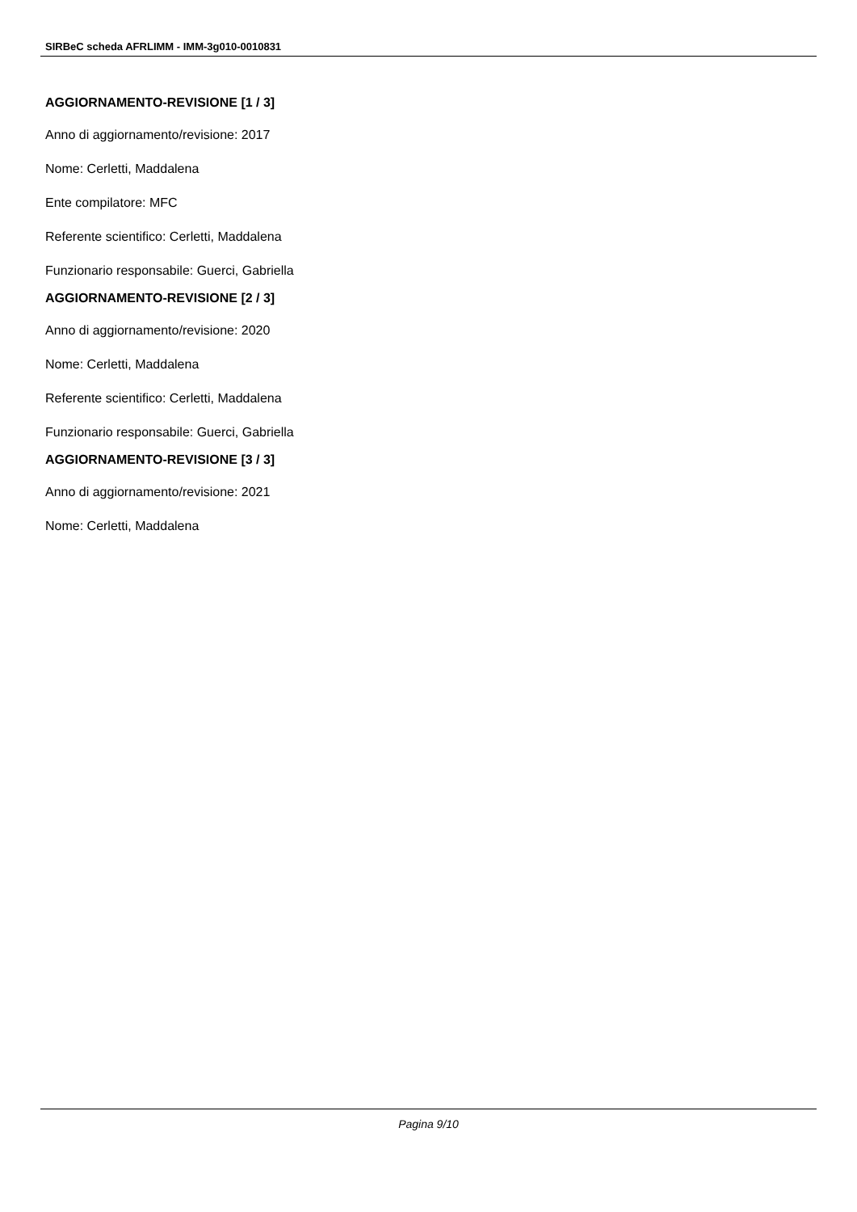SIRBeC scheda AFRLIMM - IMM-3g010-0010831
AGGIORNAMENTO-REVISIONE [1 / 3]
Anno di aggiornamento/revisione: 2017
Nome: Cerletti, Maddalena
Ente compilatore: MFC
Referente scientifico: Cerletti, Maddalena
Funzionario responsabile: Guerci, Gabriella
AGGIORNAMENTO-REVISIONE [2 / 3]
Anno di aggiornamento/revisione: 2020
Nome: Cerletti, Maddalena
Referente scientifico: Cerletti, Maddalena
Funzionario responsabile: Guerci, Gabriella
AGGIORNAMENTO-REVISIONE [3 / 3]
Anno di aggiornamento/revisione: 2021
Nome: Cerletti, Maddalena
Pagina 9/10